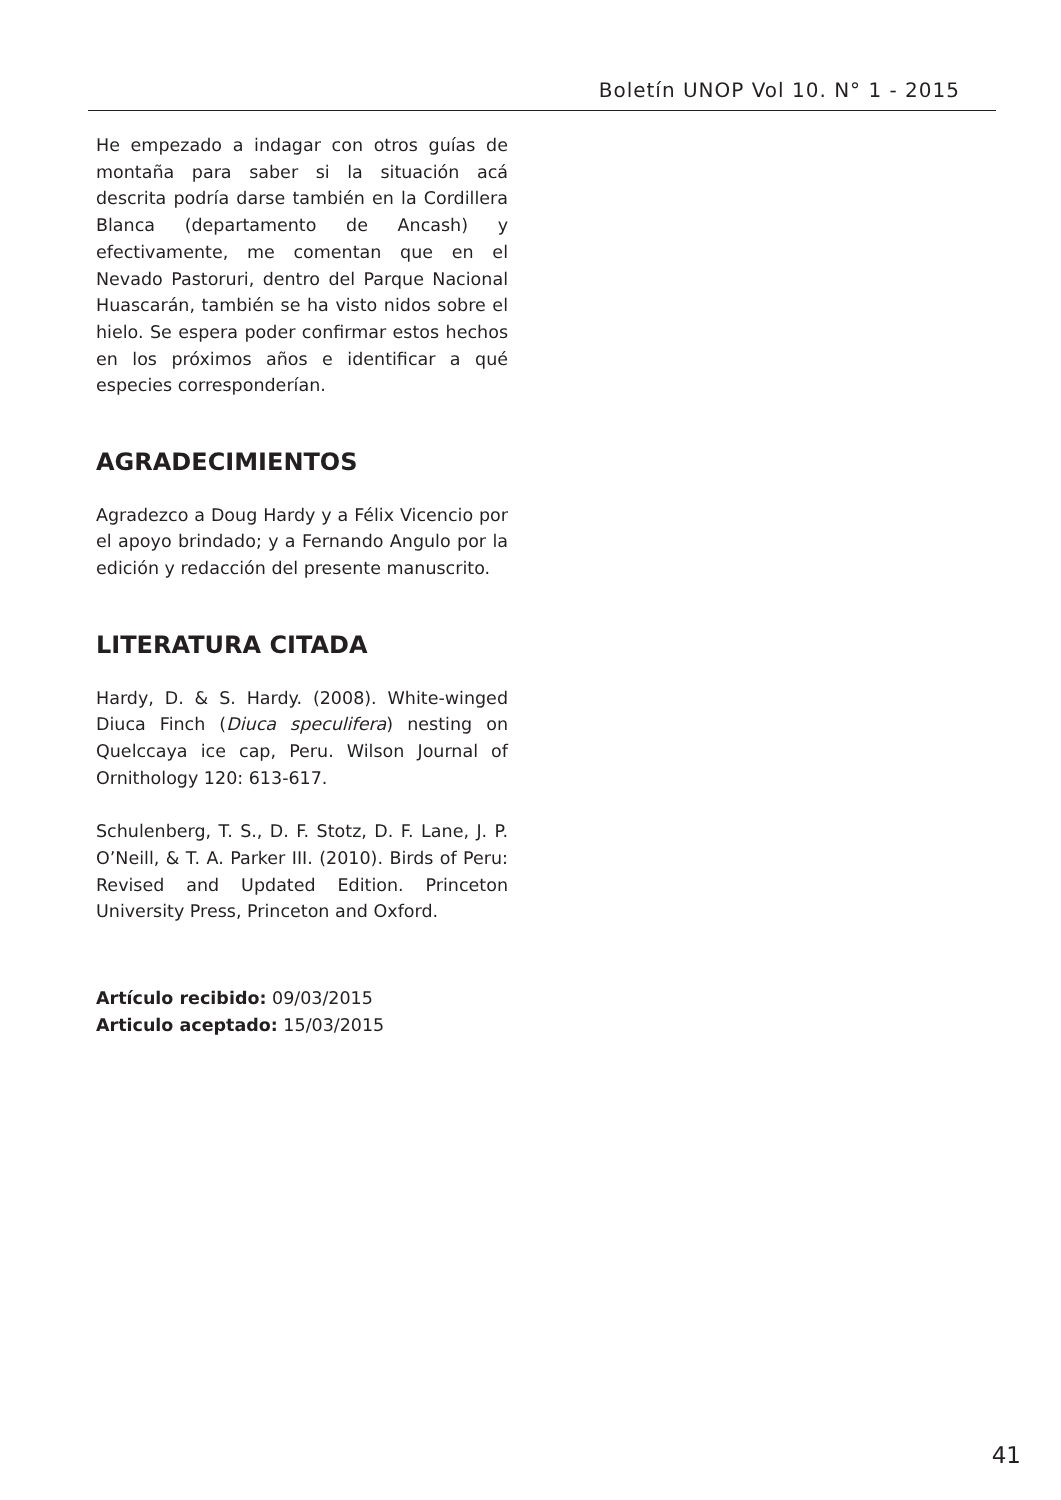Boletín UNOP Vol 10. N° 1 - 2015
He empezado a indagar con otros guías de montaña para saber si la situación acá descrita podría darse también en la Cordillera Blanca (departamento de Ancash) y efectivamente, me comentan que en el Nevado Pastoruri, dentro del Parque Nacional Huascarán, también se ha visto nidos sobre el hielo. Se espera poder confirmar estos hechos en los próximos años e identificar a qué especies corresponderían.
AGRADECIMIENTOS
Agradezco a Doug Hardy y a Félix Vicencio por el apoyo brindado; y a Fernando Angulo por la edición y redacción del presente manuscrito.
LITERATURA CITADA
Hardy, D. & S. Hardy. (2008). White-winged Diuca Finch (Diuca speculifera) nesting on Quelccaya ice cap, Peru. Wilson Journal of Ornithology 120: 613-617.
Schulenberg, T. S., D. F. Stotz, D. F. Lane, J. P. O’Neill, & T. A. Parker III. (2010). Birds of Peru: Revised and Updated Edition. Princeton University Press, Princeton and Oxford.
Artículo recibido: 09/03/2015
Articulo aceptado: 15/03/2015
41